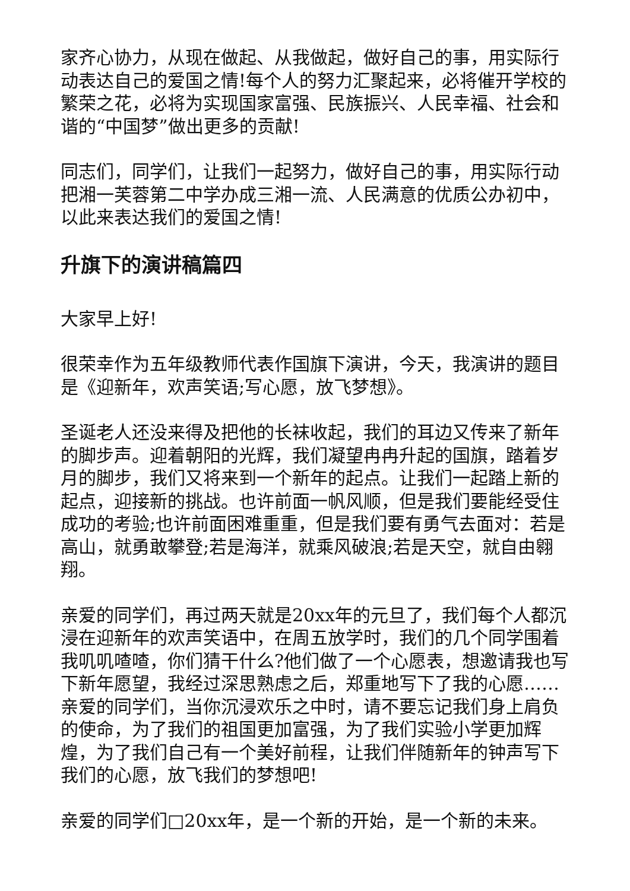家齐心协力，从现在做起、从我做起，做好自己的事，用实际行动表达自己的爱国之情!每个人的努力汇聚起来，必将催开学校的繁荣之花，必将为实现国家富强、民族振兴、人民幸福、社会和谐的“中国梦”做出更多的贡献!
同志们，同学们，让我们一起努力，做好自己的事，用实际行动把湘一芙蓉第二中学办成三湘一流、人民满意的优质公办初中，以此来表达我们的爱国之情!
升旗下的演讲稿篇四
大家早上好!
很荣幸作为五年级教师代表作国旗下演讲，今天，我演讲的题目是《迎新年，欢声笑语;写心愿，放飞梦想》。
圣诞老人还没来得及把他的长袜收起，我们的耳边又传来了新年的脚步声。迎着朝阳的光辉，我们凝望冉冉升起的国旗，踏着岁月的脚步，我们又将来到一个新年的起点。让我们一起踏上新的起点，迎接新的挑战。也许前面一帆风顺，但是我们要能经受住成功的考验;也许前面困难重重，但是我们要有勇气去面对：若是高山，就勇敢攀登;若是海洋，就乘风破浪;若是天空，就自由翱翔。
亲爱的同学们，再过两天就是20xx年的元旦了，我们每个人都沉浸在迎新年的欢声笑语中，在周五放学时，我们的几个同学围着我叽叽喳喳，你们猜干什么?他们做了一个心愿表，想邀请我也写下新年愿望，我经过深思熟虑之后，郑重地写下了我的心愿……亲爱的同学们，当你沉浸欢乐之中时，请不要忘记我们身上肩负的使命，为了我们的祖国更加富强，为了我们实验小学更加辉煌，为了我们自己有一个美好前程，让我们伴随新年的钟声写下我们的心愿，放飞我们的梦想吧!
亲爱的同学们□20xx年，是一个新的开始，是一个新的未来。